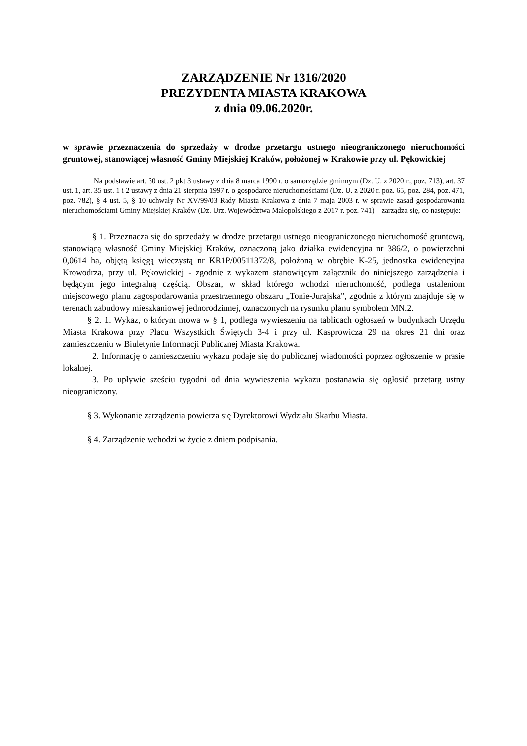ZARZĄDZENIE Nr 1316/2020
PREZYDENTA MIASTA KRAKOWA
z dnia 09.06.2020r.
w sprawie przeznaczenia do sprzedaży w drodze przetargu ustnego nieograniczonego nieruchomości gruntowej, stanowiącej własność Gminy Miejskiej Kraków, położonej w Krakowie przy ul. Pękowickiej
Na podstawie art. 30 ust. 2 pkt 3 ustawy z dnia 8 marca 1990 r. o samorządzie gminnym (Dz. U. z 2020 r., poz. 713), art. 37 ust. 1, art. 35 ust. 1 i 2 ustawy z dnia 21 sierpnia 1997 r. o gospodarce nieruchomościami (Dz. U. z 2020 r. poz. 65, poz. 284, poz. 471, poz. 782), § 4 ust. 5, § 10 uchwały Nr XV/99/03 Rady Miasta Krakowa z dnia 7 maja 2003 r. w sprawie zasad gospodarowania nieruchomościami Gminy Miejskiej Kraków (Dz. Urz. Województwa Małopolskiego z 2017 r. poz. 741) – zarządza się, co następuje:
§ 1. Przeznacza się do sprzedaży w drodze przetargu ustnego nieograniczonego nieruchomość gruntową, stanowiącą własność Gminy Miejskiej Kraków, oznaczoną jako działka ewidencyjna nr 386/2, o powierzchni 0,0614 ha, objętą księgą wieczystą nr KR1P/00511372/8, położoną w obrębie K-25, jednostka ewidencyjna Krowodrza, przy ul. Pękowickiej - zgodnie z wykazem stanowiącym załącznik do niniejszego zarządzenia i będącym jego integralną częścią. Obszar, w skład którego wchodzi nieruchomość, podlega ustaleniom miejscowego planu zagospodarowania przestrzennego obszaru „Tonie-Jurajska", zgodnie z którym znajduje się w terenach zabudowy mieszkaniowej jednorodzinnej, oznaczonych na rysunku planu symbolem MN.2.
§ 2. 1. Wykaz, o którym mowa w § 1, podlega wywieszeniu na tablicach ogłoszeń w budynkach Urzędu Miasta Krakowa przy Placu Wszystkich Świętych 3-4 i przy ul. Kasprowicza 29 na okres 21 dni oraz zamieszczeniu w Biuletynie Informacji Publicznej Miasta Krakowa.
2. Informację o zamieszczeniu wykazu podaje się do publicznej wiadomości poprzez ogłoszenie w prasie lokalnej.
3. Po upływie sześciu tygodni od dnia wywieszenia wykazu postanawia się ogłosić przetarg ustny nieograniczony.
§ 3. Wykonanie zarządzenia powierza się Dyrektorowi Wydziału Skarbu Miasta.
§ 4. Zarządzenie wchodzi w życie z dniem podpisania.